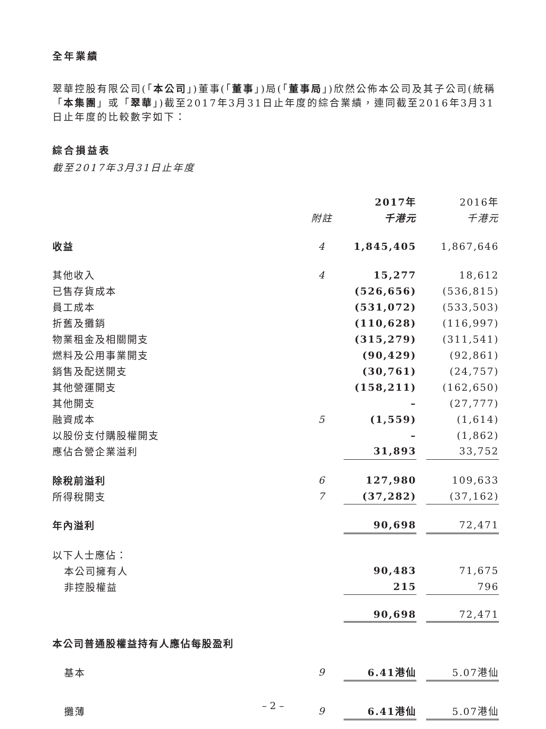全年業績
翠華控股有限公司(「本公司」)董事(「董事」)局(「董事局」)欣然公佈本公司及其子公司(統稱「本集團」或「翠華」)截至2017年3月31日止年度的綜合業績，連同截至2016年3月31日止年度的比較數字如下：
綜合損益表
截至2017年3月31日止年度
| | | 2017年 | | 2016年 |
| --- | --- | --- | --- | --- |
| | 附註 | 千港元 | | 千港元 |
| 收益 | 4 | 1,845,405 | | 1,867,646 |
| 其他收入 | 4 | 15,277 | | 18,612 |
| 已售存貨成本 | | (526,656) | | (536,815) |
| 員工成本 | | (531,072) | | (533,503) |
| 折舊及攤銷 | | (110,628) | | (116,997) |
| 物業租金及相關開支 | | (315,279) | | (311,541) |
| 燃料及公用事業開支 | | (90,429) | | (92,861) |
| 銷售及配送開支 | | (30,761) | | (24,757) |
| 其他營運開支 | | (158,211) | | (162,650) |
| 其他開支 | | – | | (27,777) |
| 融資成本 | 5 | (1,559) | | (1,614) |
| 以股份支付購股權開支 | | – | | (1,862) |
| 應佔合營企業溢利 | | 31,893 | | 33,752 |
| 除稅前溢利 | 6 | 127,980 | | 109,633 |
| 所得稅開支 | 7 | (37,282) | | (37,162) |
| 年內溢利 | | 90,698 | | 72,471 |
| 以下人士應佔： | | | | |
| 本公司擁有人 | | 90,483 | | 71,675 |
| 非控股權益 | | 215 | | 796 |
| | | 90,698 | | 72,471 |
| 本公司普通股權益持有人應佔每股盈利 | | | | |
| 基本 | 9 | 6.41港仙 | | 5.07港仙 |
| 攤薄 | 9 | 6.41港仙 | | 5.07港仙 |
– 2 –